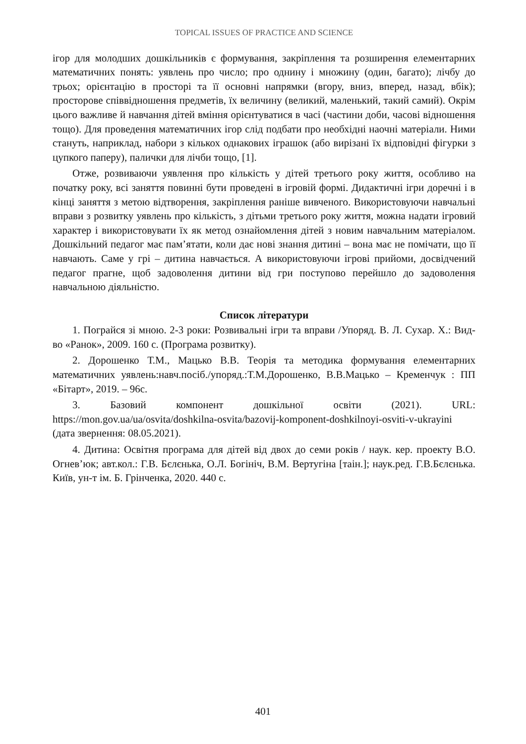TOPICAL ISSUES OF PRACTICE AND SCIENCE
ігор для молодших дошкільників є формування, закріплення та розширення елементарних математичних понять: уявлень про число; про однину і множину (один, багато); лічбу до трьох; орієнтацію в просторі та її основні напрямки (вгору, вниз, вперед, назад, вбік); просторове співвідношення предметів, їх величину (великий, маленький, такий самий). Окрім цього важливе й навчання дітей вміння орієнтуватися в часі (частини доби, часові відношення тощо). Для проведення математичних ігор слід подбати про необхідні наочні матеріали. Ними стануть, наприклад, набори з кількох однакових іграшок (або вирізані їх відповідні фігурки з цупкого паперу), палички для лічби тощо, [1].
Отже, розвиваючи уявлення про кількість у дітей третього року життя, особливо на початку року, всі заняття повинні бути проведені в ігровій формі. Дидактичні ігри доречні і в кінці заняття з метою відтворення, закріплення раніше вивченого. Використовуючи навчальні вправи з розвитку уявлень про кількість, з дітьми третього року життя, можна надати ігровий характер і використовувати їх як метод ознайомлення дітей з новим навчальним матеріалом. Дошкільний педагог має пам’ятати, коли дає нові знання дитині – вона має не помічати, що її навчають. Саме у грі – дитина навчається. А використовуючи ігрові прийоми, досвідчений педагог прагне, щоб задоволення дитини від гри поступово перейшло до задоволення навчальною діяльністю.
Список літератури
1. Пограйся зі мною. 2-3 роки: Розвивальні ігри та вправи /Упоряд. В. Л. Сухар. Х.: Вид-во «Ранок», 2009. 160 с. (Програма розвитку).
2. Дорошенко Т.М., Мацько В.В. Теорія та методика формування елементарних математичних уявлень:навч.посіб./упоряд.:Т.М.Дорошенко, В.В.Мацько – Кременчук : ПП «Бітарт», 2019. – 96с.
3. Базовий компонент дошкільної освіти (2021). URL: https://mon.gov.ua/ua/osvita/doshkilna-osvita/bazovij-komponent-doshkilnoyi-osviti-v-ukrayini (дата звернення: 08.05.2021).
4. Дитина: Освітня програма для дітей від двох до семи років / наук. кер. проекту В.О. Огнев’юк; авт.кол.: Г.В. Бєлєнька, О.Л. Богініч, В.М. Вертугіна [таін.]; наук.ред. Г.В.Бєлєнька. Київ, ун-т ім. Б. Грінченка, 2020. 440 с.
401